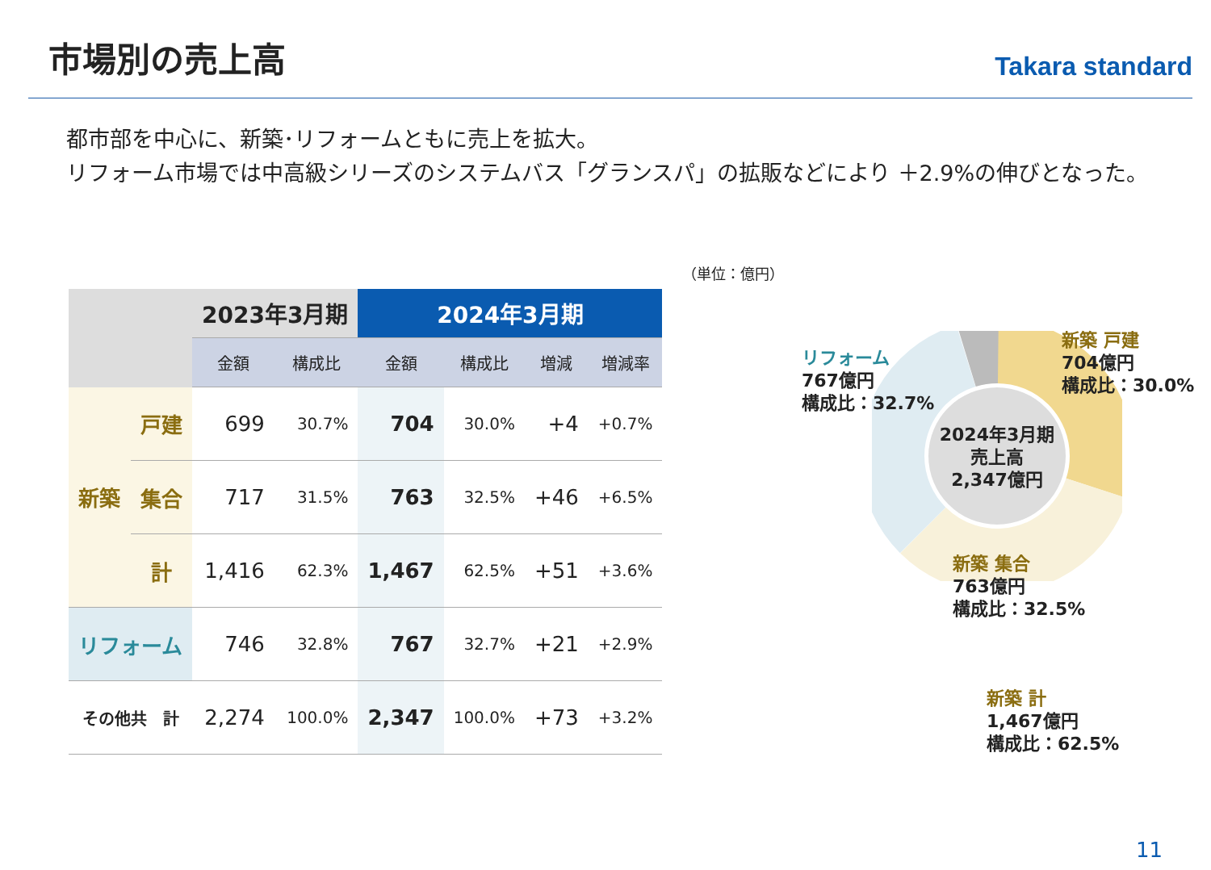市場別の売上高
Takara standard
都市部を中心に、新築･リフォームともに売上を拡大。
リフォーム市場では中高級シリーズのシステムバス「グランスパ」の拡販などにより ＋2.9%の伸びとなった。
（単位：億円）
| | | 2023年3月期 | | 2024年3月期 | | | |
| | | 金額 | 構成比 | 金額 | 構成比 | 増減 | 増減率 |
| 新築 | 戸建 | 699 | 30.7% | 704 | 30.0% | +4 | +0.7% |
| | 集合 | 717 | 31.5% | 763 | 32.5% | +46 | +6.5% |
| | 計 | 1,416 | 62.3% | 1,467 | 62.5% | +51 | +3.6% |
| リフォーム | | 746 | 32.8% | 767 | 32.7% | +21 | +2.9% |
| その他共 計 | | 2,274 | 100.0% | 2,347 | 100.0% | +73 | +3.2% |
2024年3月期
売上高
2,347億円
リフォーム
767億円
構成比：32.7%
新築 戸建
704億円
構成比：30.0%
新築 集合
763億円
構成比：32.5%
新築 計
1,467億円
構成比：62.5%
11